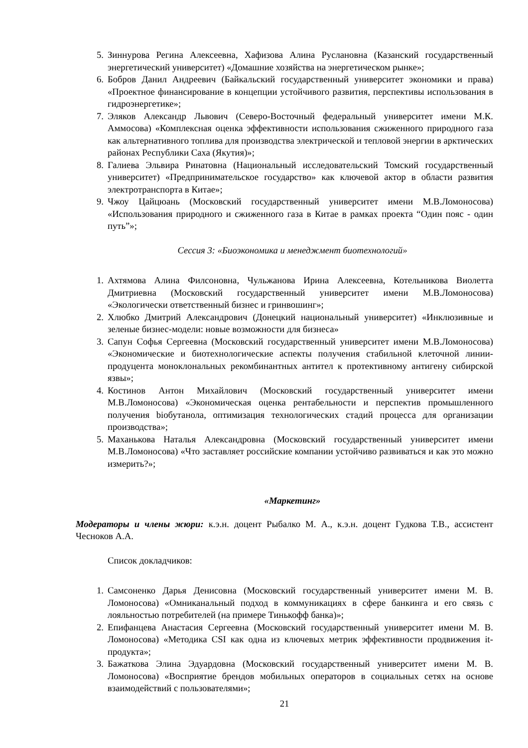5. Зиннурова Регина Алексеевна, Хафизова Алина Руслановна (Казанский государственный энергетический университет) «Домашние хозяйства на энергетическом рынке»;
6. Бобров Данил Андреевич (Байкальский государственный университет экономики и права) «Проектное финансирование в концепции устойчивого развития, перспективы использования в гидроэнергетике»;
7. Эляков Александр Львович (Северо-Восточный федеральный университет имени М.К. Аммосова) «Комплексная оценка эффективности использования сжиженного природного газа как альтернативного топлива для производства электрической и тепловой энергии в арктических районах Республики Саха (Якутия)»;
8. Галиева Эльвира Ринатовна (Национальный исследовательский Томский государственный университет) «Предпринимательское государство» как ключевой актор в области развития электротранспорта в Китае»;
9. Чжоу Цайцюань (Московский государственный университет имени М.В.Ломоносова) «Использования природного и сжиженного газа в Китае в рамках проекта “Один пояс - один путь”»;
Сессия 3: «Биоэкономика и менеджмент биотехнологий»
1. Ахтямова Алина Филсоновна, Чульжанова Ирина Алексеевна, Котельникова Виолетта Дмитриевна (Московский государственный университет имени М.В.Ломоносова) «Экологически ответственный бизнес и гринвошинг»;
2. Хлюбко Дмитрий Александрович (Донецкий национальный университет) «Инклюзивные и зеленые бизнес-модели: новые возможности для бизнеса»
3. Сапун Софья Сергеевна (Московский государственный университет имени М.В.Ломоносова) «Экономические и биотехнологические аспекты получения стабильной клеточной линии-продуцента моноклональных рекомбинантных антител к протективному антигену сибирской язвы»;
4. Костинов Антон Михайлович (Московский государственный университет имени М.В.Ломоносова) «Экономическая оценка рентабельности и перспектив промышленного получения biобутанола, оптимизация технологических стадий процесса для организации производства»;
5. Маханькова Наталья Александровна (Московский государственный университет имени М.В.Ломоносова) «Что заставляет российские компании устойчиво развиваться и как это можно измерить?»;
«Маркетинг»
Модераторы и члены жюри: к.э.н. доцент Рыбалко М. А., к.э.н. доцент Гудкова Т.В., ассистент Чесноков А.А.
Список докладчиков:
1. Самсоненко Дарья Денисовна (Московский государственный университет имени М. В. Ломоносова) «Омниканальный подход в коммуникациях в сфере банкинга и его связь с лояльностью потребителей (на примере Тинькофф банка)»;
2. Епифанцева Анастасия Сергеевна (Московский государственный университет имени М. В. Ломоносова) «Методика CSI как одна из ключевых метрик эффективности продвижения it-продукта»;
3. Бажаткова Элина Эдуардовна (Московский государственный университет имени М. В. Ломоносова) «Восприятие брендов мобильных операторов в социальных сетях на основе взаимодействий с пользователями»;
21